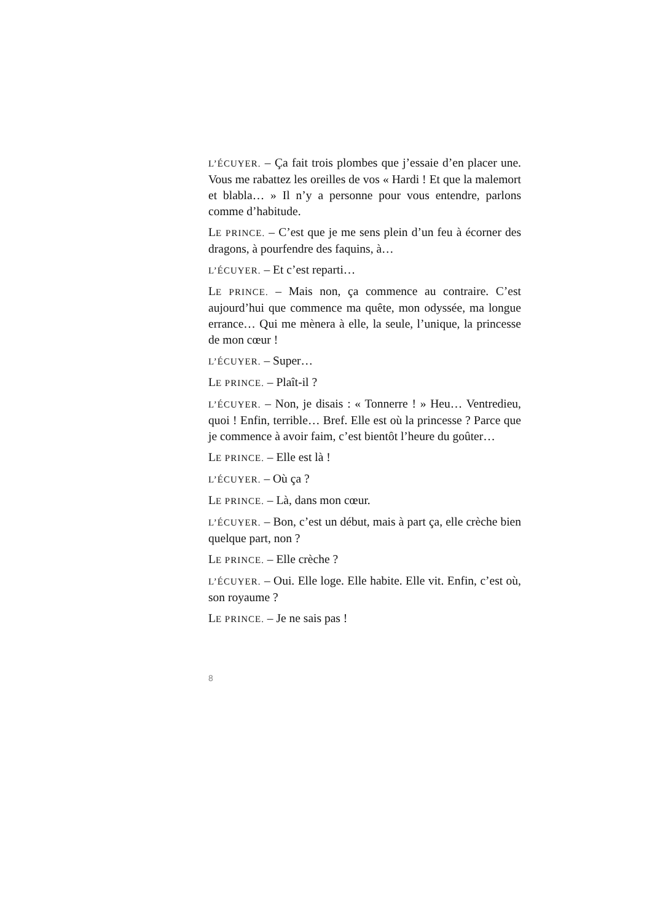L’ÉCUYER. – Ça fait trois plombes que j’essaie d’en placer une. Vous me rabattez les oreilles de vos « Hardi ! Et que la malemort et blabla… » Il n’y a personne pour vous entendre, parlons comme d’habitude.
LE PRINCE. – C’est que je me sens plein d’un feu à écorner des dragons, à pourfendre des faquins, à…
L’ÉCUYER. – Et c’est reparti…
LE PRINCE. – Mais non, ça commence au contraire. C’est aujourd’hui que commence ma quête, mon odyssée, ma longue errance… Qui me mènera à elle, la seule, l’unique, la princesse de mon cœur !
L’ÉCUYER. – Super…
LE PRINCE. – Plaît-il ?
L’ÉCUYER. – Non, je disais : « Tonnerre ! » Heu… Ventredieu, quoi ! Enfin, terrible… Bref. Elle est où la princesse ? Parce que je commence à avoir faim, c’est bientôt l’heure du goûter…
LE PRINCE. – Elle est là !
L’ÉCUYER. – Où ça ?
LE PRINCE. – Là, dans mon cœur.
L’ÉCUYER. – Bon, c’est un début, mais à part ça, elle crèche bien quelque part, non ?
LE PRINCE. – Elle crèche ?
L’ÉCUYER. – Oui. Elle loge. Elle habite. Elle vit. Enfin, c’est où, son royaume ?
LE PRINCE. – Je ne sais pas !
8